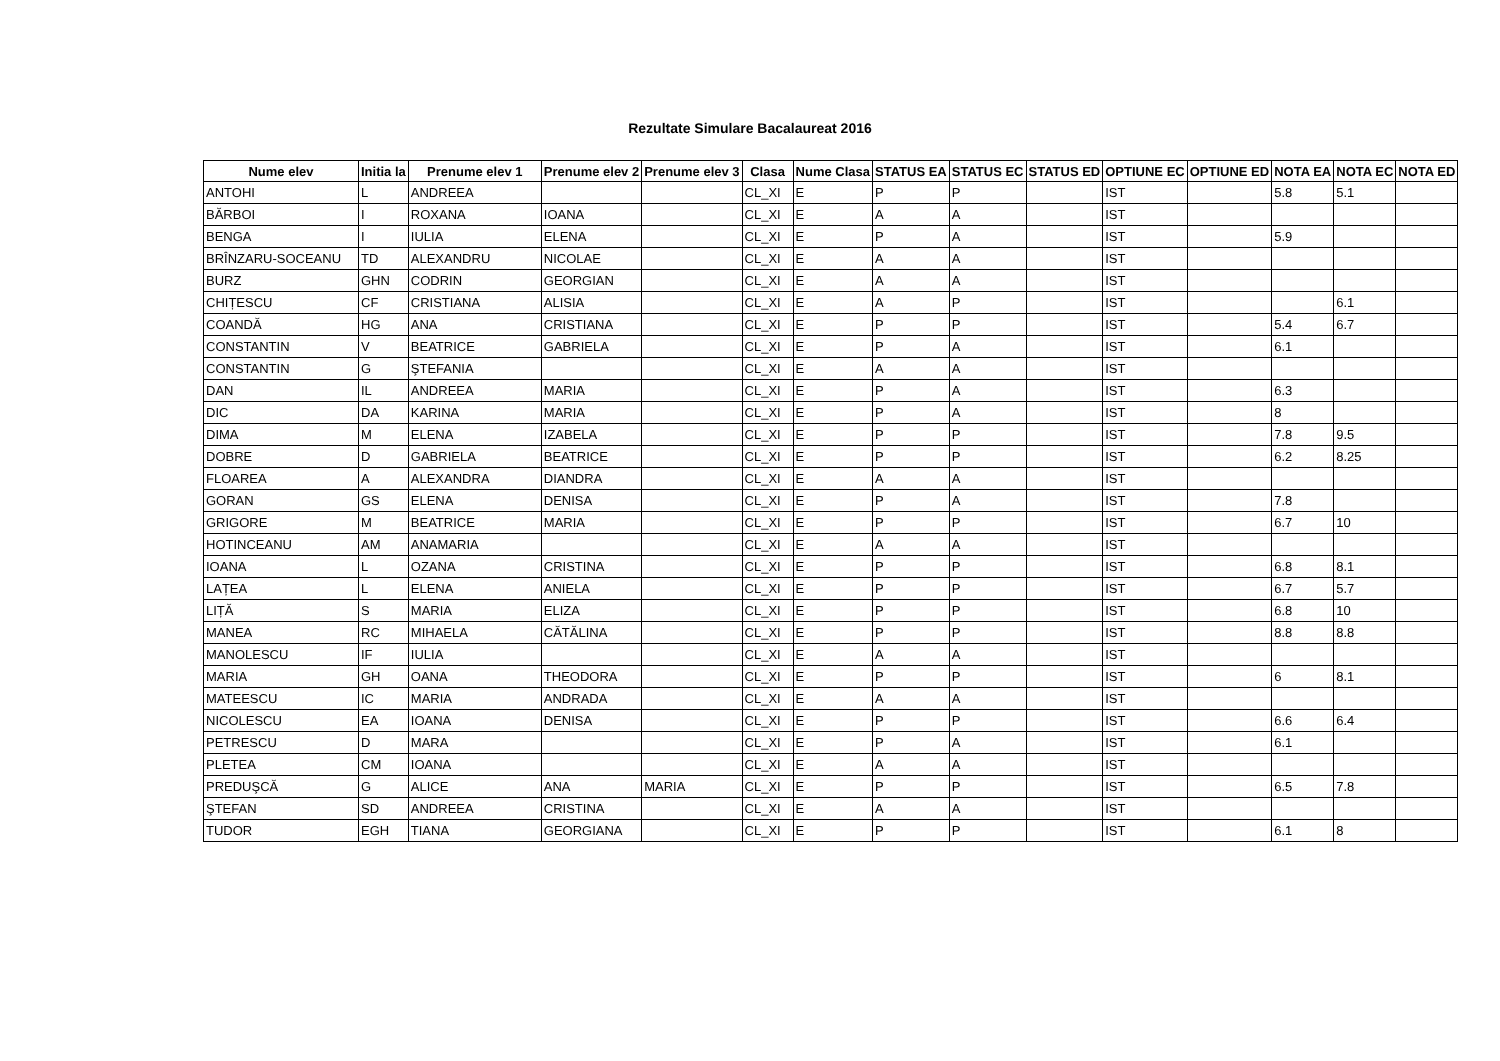Rezultate Simulare Bacalaureat 2016
| Nume elev | Initia la | Prenume elev 1 | Prenume elev 2 | Prenume elev 3 | Clasa | Nume Clasa | STATUS EA | STATUS EC | STATUS ED | OPTIUNE EC | OPTIUNE ED | NOTA EA | NOTA EC | NOTA ED |
| --- | --- | --- | --- | --- | --- | --- | --- | --- | --- | --- | --- | --- | --- | --- |
| ANTOHI | L | ANDREEA | | | CL_XI | E | P | P | | IST | | 5.8 | 5.1 | |
| BĂRBOI | I | ROXANA | IOANA | | CL_XI | E | A | A | | IST | | | | |
| BENGA | I | IULIA | ELENA | | CL_XI | E | P | A | | IST | | 5.9 | | |
| BRÎNZARU-SOCEANU | TD | ALEXANDRU | NICOLAE | | CL_XI | E | A | A | | IST | | | | |
| BURZ | GHN | CODRIN | GEORGIAN | | CL_XI | E | A | A | | IST | | | | |
| CHIȚESCU | CF | CRISTIANA | ALISIA | | CL_XI | E | A | P | | IST | | | 6.1 | |
| COANDĂ | HG | ANA | CRISTIANA | | CL_XI | E | P | P | | IST | | 5.4 | 6.7 | |
| CONSTANTIN | V | BEATRICE | GABRIELA | | CL_XI | E | P | A | | IST | | 6.1 | | |
| CONSTANTIN | G | ŞTEFANIA | | | CL_XI | E | A | A | | IST | | | | |
| DAN | IL | ANDREEA | MARIA | | CL_XI | E | P | A | | IST | | 6.3 | | |
| DIC | DA | KARINA | MARIA | | CL_XI | E | P | A | | IST | | 8 | | |
| DIMA | M | ELENA | IZABELA | | CL_XI | E | P | P | | IST | | 7.8 | 9.5 | |
| DOBRE | D | GABRIELA | BEATRICE | | CL_XI | E | P | P | | IST | | 6.2 | 8.25 | |
| FLOAREA | A | ALEXANDRA | DIANDRA | | CL_XI | E | A | A | | IST | | | | |
| GORAN | GS | ELENA | DENISA | | CL_XI | E | P | A | | IST | | 7.8 | | |
| GRIGORE | M | BEATRICE | MARIA | | CL_XI | E | P | P | | IST | | 6.7 | 10 | |
| HOTINCEANU | AM | ANAMARIA | | | CL_XI | E | A | A | | IST | | | | |
| IOANA | L | OZANA | CRISTINA | | CL_XI | E | P | P | | IST | | 6.8 | 8.1 | |
| LAȚEA | L | ELENA | ANIELA | | CL_XI | E | P | P | | IST | | 6.7 | 5.7 | |
| LIȚĂ | S | MARIA | ELIZA | | CL_XI | E | P | P | | IST | | 6.8 | 10 | |
| MANEA | RC | MIHAELA | CĂTĂLINA | | CL_XI | E | P | P | | IST | | 8.8 | 8.8 | |
| MANOLESCU | IF | IULIA | | | CL_XI | E | A | A | | IST | | | | |
| MARIA | GH | OANA | THEODORA | | CL_XI | E | P | P | | IST | | 6 | 8.1 | |
| MATEESCU | IC | MARIA | ANDRADA | | CL_XI | E | A | A | | IST | | | | |
| NICOLESCU | EA | IOANA | DENISA | | CL_XI | E | P | P | | IST | | 6.6 | 6.4 | |
| PETRESCU | D | MARA | | | CL_XI | E | P | A | | IST | | 6.1 | | |
| PLETEA | CM | IOANA | | | CL_XI | E | A | A | | IST | | | | |
| PREDUŞCĂ | G | ALICE | ANA | MARIA | CL_XI | E | P | P | | IST | | 6.5 | 7.8 | |
| ŞTEFAN | SD | ANDREEA | CRISTINA | | CL_XI | E | A | A | | IST | | | | |
| TUDOR | EGH | TIANA | GEORGIANA | | CL_XI | E | P | P | | IST | | 6.1 | 8 | |